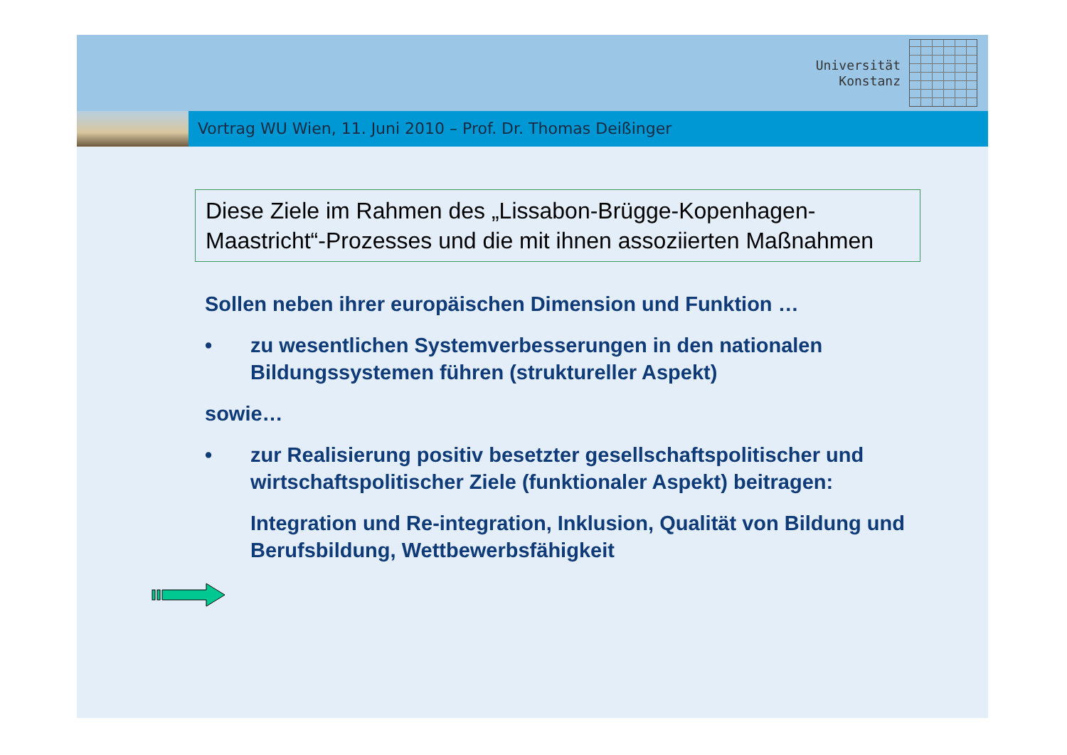Universität
Konstanz
Vortrag WU Wien, 11. Juni 2010 – Prof. Dr. Thomas Deißinger
Diese Ziele im Rahmen des „Lissabon-Brügge-Kopenhagen-Maastricht“-Prozesses und die mit ihnen assoziierten Maßnahmen
Sollen neben ihrer europäischen Dimension und Funktion …
• zu wesentlichen Systemverbesserungen in den nationalen Bildungssystemen führen (struktureller Aspekt)
sowie…
• zur Realisierung positiv besetzter gesellschaftspolitischer und wirtschaftspolitischer Ziele (funktionaler Aspekt) beitragen:
Integration und Re-integration, Inklusion, Qualität von Bildung und Berufsbildung, Wettbewerbsfähigkeit